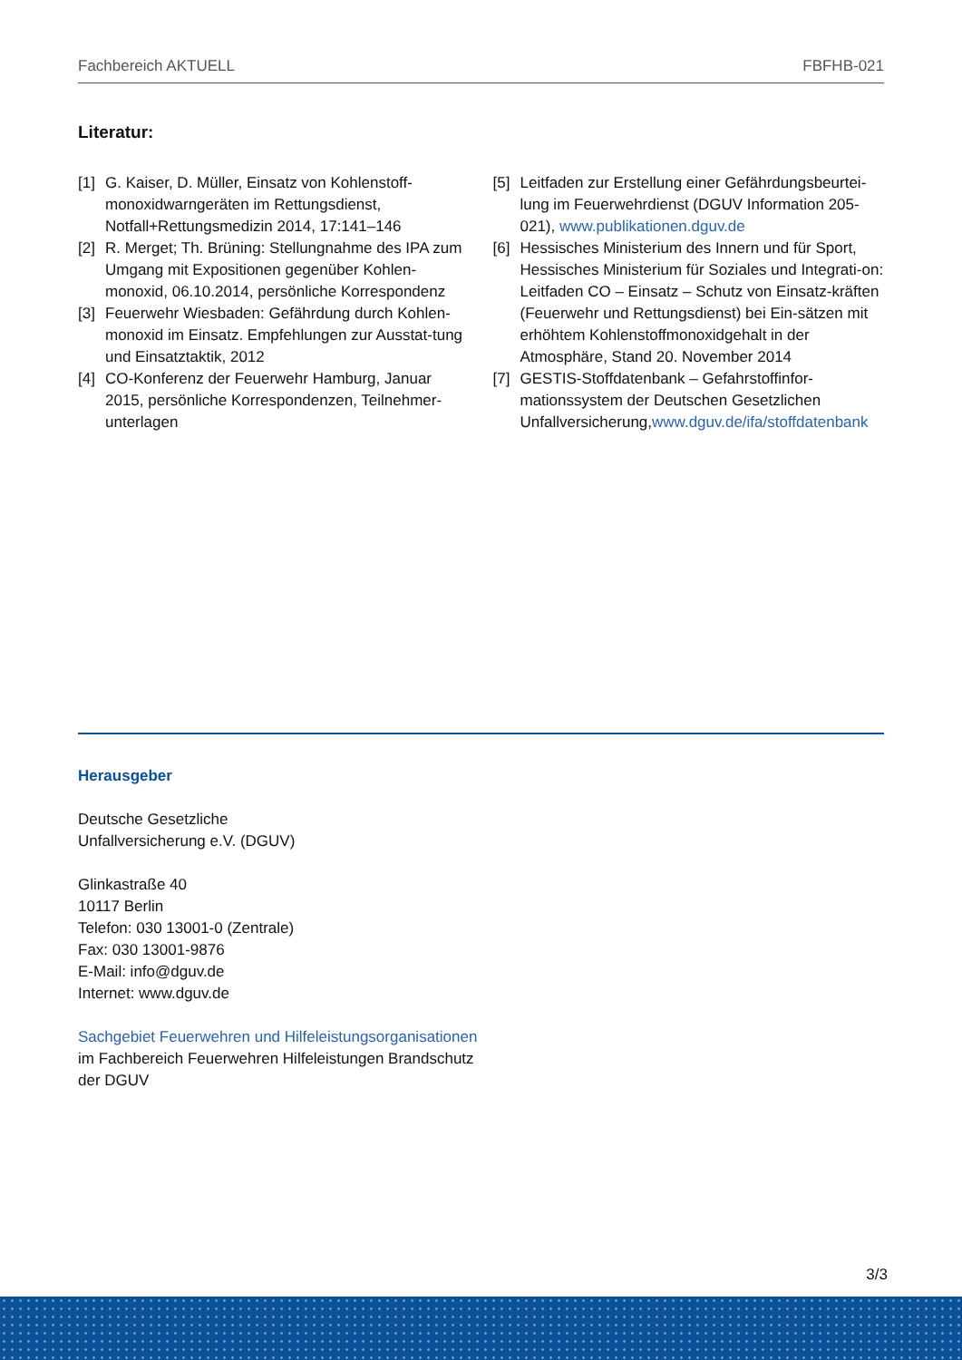Fachbereich AKTUELL FBFHB-021
Literatur:
[1] G. Kaiser, D. Müller, Einsatz von Kohlenstoff-monoxidwarngeräten im Rettungsdienst, Notfall+Rettungsmedizin 2014, 17:141–146
[2] R. Merget; Th. Brüning: Stellungnahme des IPA zum Umgang mit Expositionen gegenüber Kohlen-monoxid, 06.10.2014, persönliche Korrespondenz
[3] Feuerwehr Wiesbaden: Gefährdung durch Kohlen-monoxid im Einsatz. Empfehlungen zur Ausstat-tung und Einsatztaktik, 2012
[4] CO-Konferenz der Feuerwehr Hamburg, Januar 2015, persönliche Korrespondenzen, Teilnehmer-unterlagen
[5] Leitfaden zur Erstellung einer Gefährdungsbeurtei-lung im Feuerwehrdienst (DGUV Information 205-021), www.publikationen.dguv.de
[6] Hessisches Ministerium des Innern und für Sport, Hessisches Ministerium für Soziales und Integrati-on: Leitfaden CO – Einsatz – Schutz von Einsatz-kräften (Feuerwehr und Rettungsdienst) bei Ein-sätzen mit erhöhtem Kohlenstoffmonoxidgehalt in der Atmosphäre, Stand 20. November 2014
[7] GESTIS-Stoffdatenbank – Gefahrstoffinfor-mationssystem der Deutschen Gesetzlichen Unfallversicherung,www.dguv.de/ifa/stoffdatenbank
Herausgeber
Deutsche Gesetzliche
Unfallversicherung e.V. (DGUV)
Glinkastraße 40
10117 Berlin
Telefon: 030 13001-0 (Zentrale)
Fax: 030 13001-9876
E-Mail: info@dguv.de
Internet: www.dguv.de
Sachgebiet Feuerwehren und Hilfeleistungsorganisationen
im Fachbereich Feuerwehren Hilfeleistungen Brandschutz
der DGUV
3/3